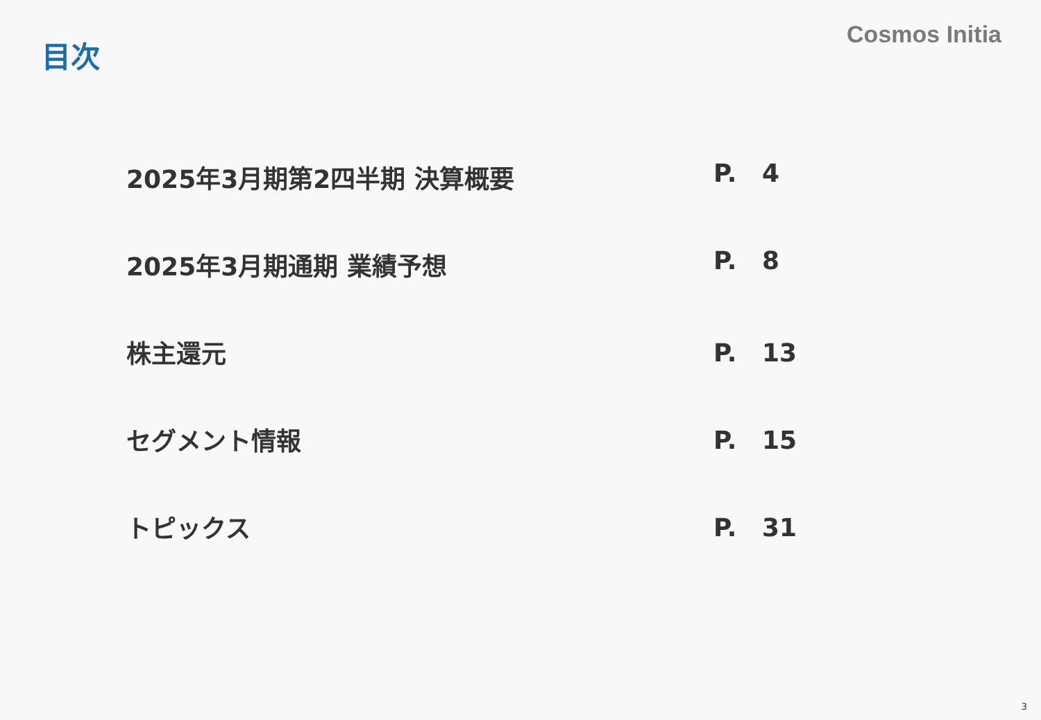目次
Cosmos Initia
2025年3月期第2四半期 決算概要 P. 4
2025年3月期通期 業績予想 P. 8
株主還元 P. 13
セグメント情報 P. 15
トピックス P. 31
3